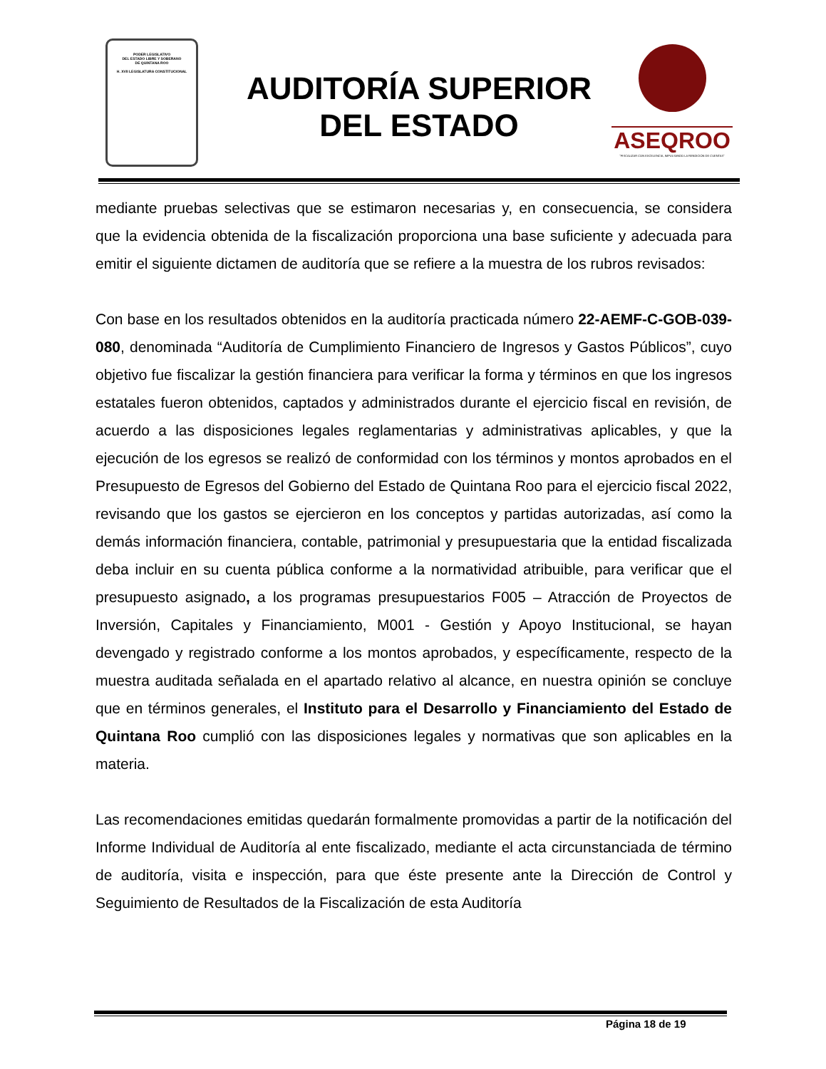PODER LEGISLATIVO
DEL ESTADO LIBRE Y SOBERANO
DE QUINTANA ROO
H. XVII LEGISLATURA CONSTITUCIONAL
AUDITORÍA SUPERIOR
DEL ESTADO
ASEQROO
"FISCALIZAR CON EXCELENCIA, IMPULSANDO LA RENDICIÓN DE CUENTAS"
mediante pruebas selectivas que se estimaron necesarias y, en consecuencia, se considera que la evidencia obtenida de la fiscalización proporciona una base suficiente y adecuada para emitir el siguiente dictamen de auditoría que se refiere a la muestra de los rubros revisados:
Con base en los resultados obtenidos en la auditoría practicada número 22-AEMF-C-GOB-039-080, denominada “Auditoría de Cumplimiento Financiero de Ingresos y Gastos Públicos”, cuyo objetivo fue fiscalizar la gestión financiera para verificar la forma y términos en que los ingresos estatales fueron obtenidos, captados y administrados durante el ejercicio fiscal en revisión, de acuerdo a las disposiciones legales reglamentarias y administrativas aplicables, y que la ejecución de los egresos se realizó de conformidad con los términos y montos aprobados en el Presupuesto de Egresos del Gobierno del Estado de Quintana Roo para el ejercicio fiscal 2022, revisando que los gastos se ejercieron en los conceptos y partidas autorizadas, así como la demás información financiera, contable, patrimonial y presupuestaria que la entidad fiscalizada deba incluir en su cuenta pública conforme a la normatividad atribuible, para verificar que el presupuesto asignado, a los programas presupuestarios F005 – Atracción de Proyectos de Inversión, Capitales y Financiamiento, M001 - Gestión y Apoyo Institucional, se hayan devengado y registrado conforme a los montos aprobados, y específicamente, respecto de la muestra auditada señalada en el apartado relativo al alcance, en nuestra opinión se concluye que en términos generales, el Instituto para el Desarrollo y Financiamiento del Estado de Quintana Roo cumplió con las disposiciones legales y normativas que son aplicables en la materia.
Las recomendaciones emitidas quedarán formalmente promovidas a partir de la notificación del Informe Individual de Auditoría al ente fiscalizado, mediante el acta circunstanciada de término de auditoría, visita e inspección, para que éste presente ante la Dirección de Control y Seguimiento de Resultados de la Fiscalización de esta Auditoría
Página 18 de 19